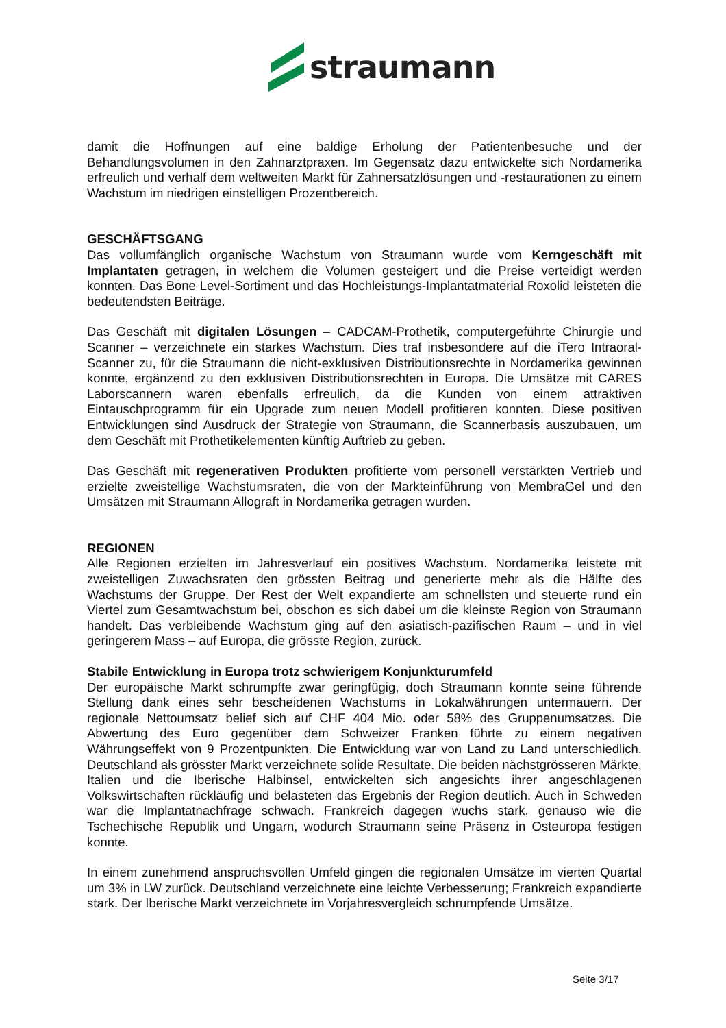straumann
damit die Hoffnungen auf eine baldige Erholung der Patientenbesuche und der Behandlungsvolumen in den Zahnarztpraxen. Im Gegensatz dazu entwickelte sich Nordamerika erfreulich und verhalf dem weltweiten Markt für Zahnersatzlösungen und -restaurationen zu einem Wachstum im niedrigen einstelligen Prozentbereich.
GESCHÄFTSGANG
Das vollumfänglich organische Wachstum von Straumann wurde vom Kerngeschäft mit Implantaten getragen, in welchem die Volumen gesteigert und die Preise verteidigt werden konnten. Das Bone Level-Sortiment und das Hochleistungs-Implantatmaterial Roxolid leisteten die bedeutendsten Beiträge.
Das Geschäft mit digitalen Lösungen – CADCAM-Prothetik, computergeführte Chirurgie und Scanner – verzeichnete ein starkes Wachstum. Dies traf insbesondere auf die iTero Intraoral-Scanner zu, für die Straumann die nicht-exklusiven Distributionsrechte in Nordamerika gewinnen konnte, ergänzend zu den exklusiven Distributionsrechten in Europa. Die Umsätze mit CARES Laborscannern waren ebenfalls erfreulich, da die Kunden von einem attraktiven Eintauschprogramm für ein Upgrade zum neuen Modell profitieren konnten. Diese positiven Entwicklungen sind Ausdruck der Strategie von Straumann, die Scannerbasis auszubauen, um dem Geschäft mit Prothetikelementen künftig Auftrieb zu geben.
Das Geschäft mit regenerativen Produkten profitierte vom personell verstärkten Vertrieb und erzielte zweistellige Wachstumsraten, die von der Markteinführung von MembraGel und den Umsätzen mit Straumann Allograft in Nordamerika getragen wurden.
REGIONEN
Alle Regionen erzielten im Jahresverlauf ein positives Wachstum. Nordamerika leistete mit zweistelligen Zuwachsraten den grössten Beitrag und generierte mehr als die Hälfte des Wachstums der Gruppe. Der Rest der Welt expandierte am schnellsten und steuerte rund ein Viertel zum Gesamtwachstum bei, obschon es sich dabei um die kleinste Region von Straumann handelt. Das verbleibende Wachstum ging auf den asiatisch-pazifischen Raum – und in viel geringerem Mass – auf Europa, die grösste Region, zurück.
Stabile Entwicklung in Europa trotz schwierigem Konjunkturumfeld
Der europäische Markt schrumpfte zwar geringfügig, doch Straumann konnte seine führende Stellung dank eines sehr bescheidenen Wachstums in Lokalwährungen untermauern. Der regionale Nettoumsatz belief sich auf CHF 404 Mio. oder 58% des Gruppenumsatzes. Die Abwertung des Euro gegenüber dem Schweizer Franken führte zu einem negativen Währungseffekt von 9 Prozentpunkten. Die Entwicklung war von Land zu Land unterschiedlich. Deutschland als grösster Markt verzeichnete solide Resultate. Die beiden nächstgrösseren Märkte, Italien und die Iberische Halbinsel, entwickelten sich angesichts ihrer angeschlagenen Volkswirtschaften rückläufig und belasteten das Ergebnis der Region deutlich. Auch in Schweden war die Implantatnachfrage schwach. Frankreich dagegen wuchs stark, genauso wie die Tschechische Republik und Ungarn, wodurch Straumann seine Präsenz in Osteuropa festigen konnte.
In einem zunehmend anspruchsvollen Umfeld gingen die regionalen Umsätze im vierten Quartal um 3% in LW zurück. Deutschland verzeichnete eine leichte Verbesserung; Frankreich expandierte stark. Der Iberische Markt verzeichnete im Vorjahresvergleich schrumpfende Umsätze.
Seite 3/17